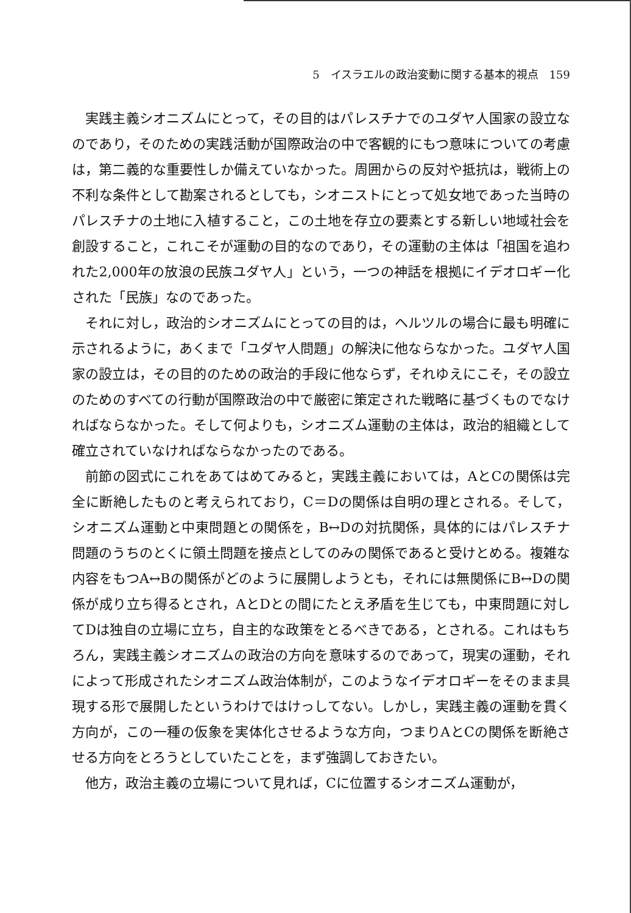5　イスラエルの政治変動に関する基本的視点　159
実践主義シオニズムにとって，その目的はパレスチナでのユダヤ人国家の設立なのであり，そのための実践活動が国際政治の中で客観的にもつ意味についての考慮は，第二義的な重要性しか備えていなかった。周囲からの反対や抵抗は，戦術上の不利な条件として勘案されるとしても，シオニストにとって処女地であった当時のパレスチナの土地に入植すること，この土地を存立の要素とする新しい地域社会を創設すること，これこそが運動の目的なのであり，その運動の主体は「祖国を追われた2,000年の放浪の民族ユダヤ人」という，一つの神話を根拠にイデオロギー化された「民族」なのであった。
それに対し，政治的シオニズムにとっての目的は，ヘルツルの場合に最も明確に示されるように，あくまで「ユダヤ人問題」の解決に他ならなかった。ユダヤ人国家の設立は，その目的のための政治的手段に他ならず，それゆえにこそ，その設立のためのすべての行動が国際政治の中で厳密に策定された戦略に基づくものでなければならなかった。そして何よりも，シオニズム運動の主体は，政治的組織として確立されていなければならなかったのである。
前節の図式にこれをあてはめてみると，実践主義においては，AとCの関係は完全に断絶したものと考えられており，C＝Dの関係は自明の理とされる。そして，シオニズム運動と中東問題との関係を，B↔Dの対抗関係，具体的にはパレスチナ問題のうちのとくに領土問題を接点としてのみの関係であると受けとめる。複雑な内容をもつA↔Bの関係がどのように展開しようとも，それには無関係にB↔Dの関係が成り立ち得るとされ，AとDとの間にたとえ矛盾を生じても，中東問題に対してDは独自の立場に立ち，自主的な政策をとるべきである，とされる。これはもちろん，実践主義シオニズムの政治の方向を意味するのであって，現実の運動，それによって形成されたシオニズム政治体制が，このようなイデオロギーをそのまま具現する形で展開したというわけではけっしてない。しかし，実践主義の運動を貫く方向が，この一種の仮象を実体化させるような方向，つまりAとCの関係を断絶させる方向をとろうとしていたことを，まず強調しておきたい。
他方，政治主義の立場について見れば，Cに位置するシオニズム運動が，